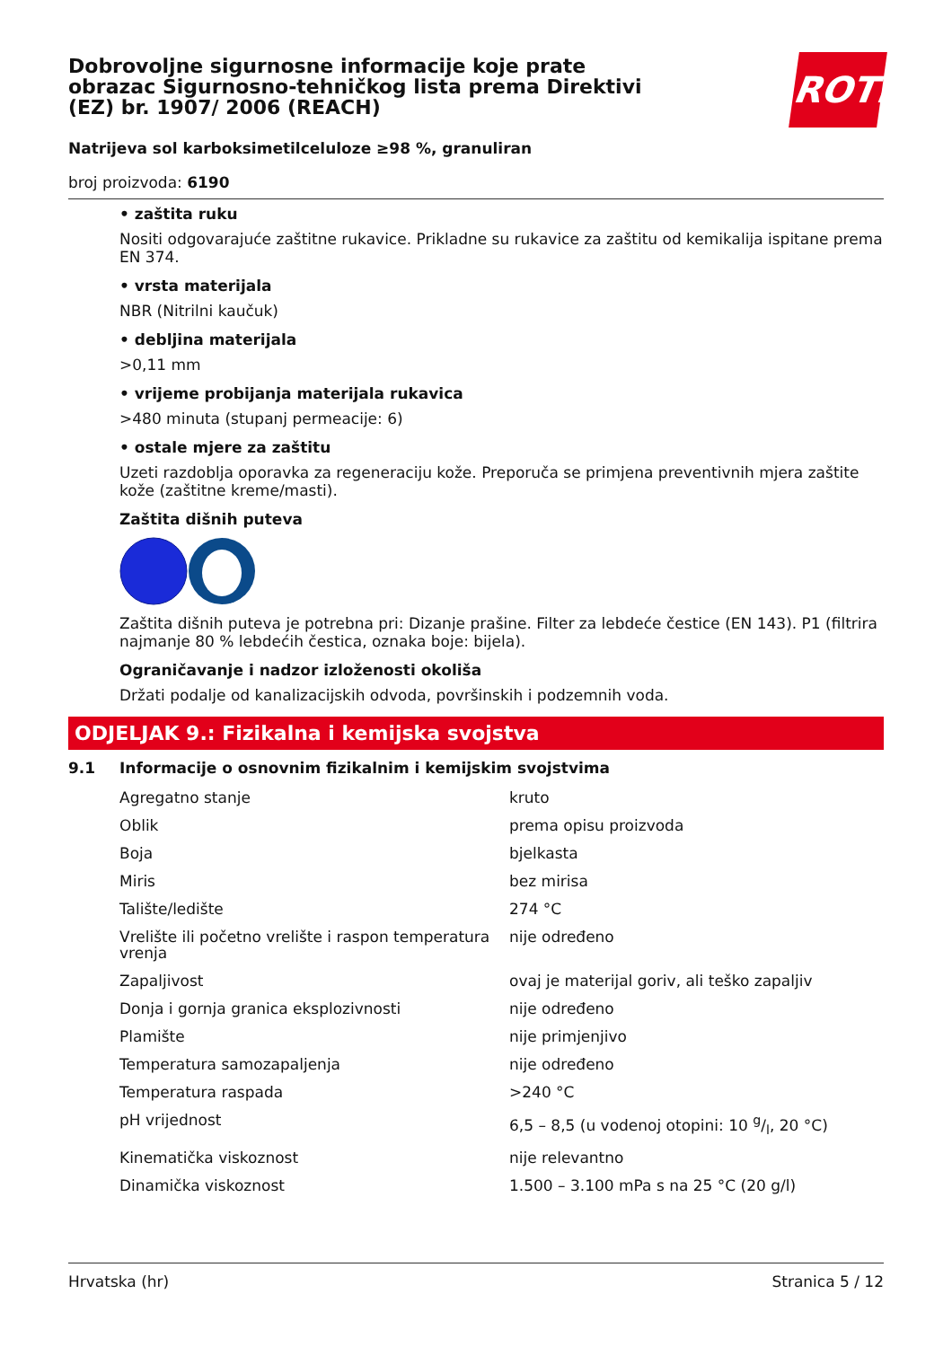ROTH
Dobrovoljne sigurnosne informacije koje prate obrazac Sigurnosno-tehničkog lista prema Direktivi (EZ) br. 1907/ 2006 (REACH)
Natrijeva sol karboksimetilceluloze ≥98 %, granuliran
broj proizvoda: 6190
• zaštita ruku
Nositi odgovarajuće zaštitne rukavice. Prikladne su rukavice za zaštitu od kemikalija ispitane prema EN 374.
• vrsta materijala
NBR (Nitrilni kaučuk)
• debljina materijala
>0,11 mm
• vrijeme probijanja materijala rukavica
>480 minuta (stupanj permeacije: 6)
• ostale mjere za zaštitu
Uzeti razdoblja oporavka za regeneraciju kože. Preporuča se primjena preventivnih mjera zaštite kože (zaštitne kreme/masti).
Zaštita dišnih puteva
Zaštita dišnih puteva je potrebna pri: Dizanje prašine. Filter za lebdeće čestice (EN 143). P1 (filtrira najmanje 80 % lebdećih čestica, oznaka boje: bijela).
Ograničavanje i nadzor izloženosti okoliša
Držati podalje od kanalizacijskih odvoda, površinskih i podzemnih voda.
ODJELJAK 9.: Fizikalna i kemijska svojstva
9.1 Informacije o osnovnim fizikalnim i kemijskim svojstvima
| Agregatno stanje | kruto |
| Oblik | prema opisu proizvoda |
| Boja | bjelkasta |
| Miris | bez mirisa |
| Talište/ledište | 274 °C |
| Vrelište ili početno vrelište i raspon temperatura vrenja | nije određeno |
| Zapaljivost | ovaj je materijal goriv, ali teško zapaljiv |
| Donja i gornja granica eksplozivnosti | nije određeno |
| Plamište | nije primjenjivo |
| Temperatura samozapaljenja | nije određeno |
| Temperatura raspada | >240 °C |
| pH vrijednost | 6,5 – 8,5 (u vodenoj otopini: 10 g/l, 20 °C) |
| Kinematička viskoznost | nije relevantno |
| Dinamička viskoznost | 1.500 – 3.100 mPa s na 25 °C (20 g/l) |
Hrvatska (hr) Stranica 5 / 12